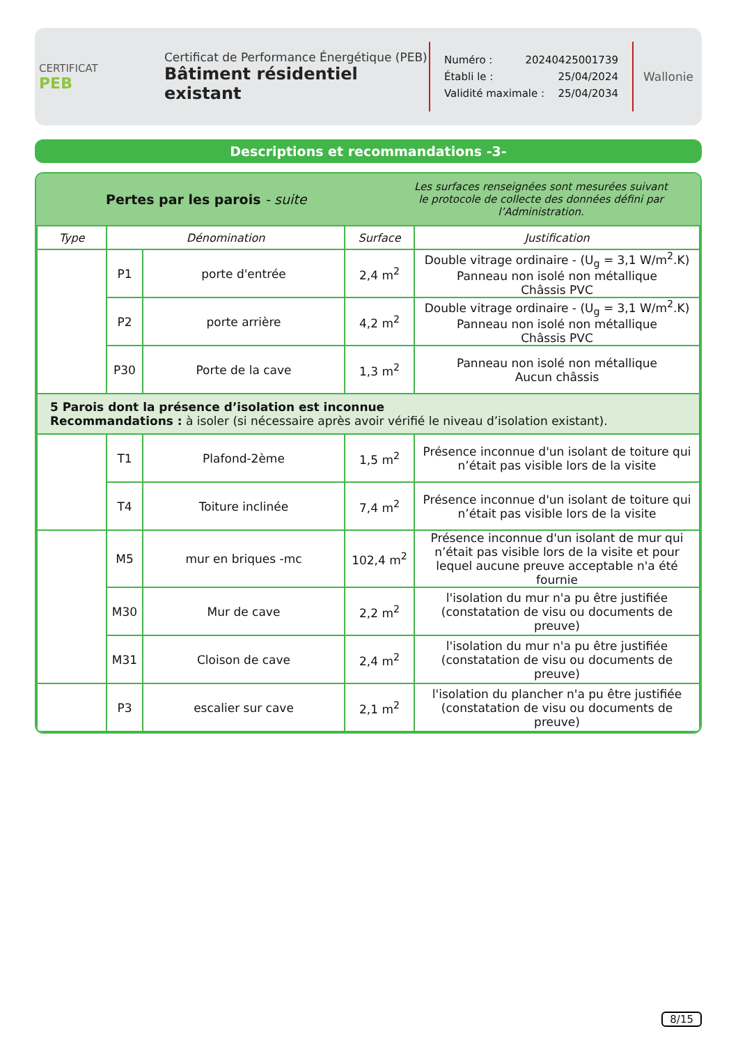CERTIFICAT
PEB
Certificat de Performance Énergétique (PEB)
Bâtiment résidentiel existant
Numéro : 20240425001739
Établi le : 25/04/2024
Validité maximale : 25/04/2034
Wallonie
Descriptions et recommandations -3-
Pertes par les parois - suite
Les surfaces renseignées sont mesurées suivant
le protocole de collecte des données défini par l’Administration.
| Type | Dénomination | | Surface | Justification |
| --- | --- | --- | --- | --- |
| | P1 | porte d'entrée | 2,4 m<sup>2</sup> | Double vitrage ordinaire - (U<sub>g</sub> = 3,1 W/m<sup>2</sup>.K) Panneau non isolé non métallique Châssis PVC |
| | P2 | porte arrière | 4,2 m<sup>2</sup> | Double vitrage ordinaire - (U<sub>g</sub> = 3,1 W/m<sup>2</sup>.K) Panneau non isolé non métallique Châssis PVC |
| | P30 | Porte de la cave | 1,3 m<sup>2</sup> | Panneau non isolé non métallique Aucun châssis |
| 5 Parois dont la présence d’isolation est inconnue Recommandations : à isoler (si nécessaire après avoir vérifié le niveau d’isolation existant). | | | | |
| | T1 | Plafond-2ème | 1,5 m<sup>2</sup> | Présence inconnue d'un isolant de toiture qui n’était pas visible lors de la visite |
| | T4 | Toiture inclinée | 7,4 m<sup>2</sup> | Présence inconnue d'un isolant de toiture qui n’était pas visible lors de la visite |
| | M5 | mur en briques -mc | 102,4 m<sup>2</sup> | Présence inconnue d'un isolant de mur qui n’était pas visible lors de la visite et pour lequel aucune preuve acceptable n'a été fournie |
| | M30 | Mur de cave | 2,2 m<sup>2</sup> | l'isolation du mur n'a pu être justifiée (constatation de visu ou documents de preuve) |
| | M31 | Cloison de cave | 2,4 m<sup>2</sup> | l'isolation du mur n'a pu être justifiée (constatation de visu ou documents de preuve) |
| | P3 | escalier sur cave | 2,1 m<sup>2</sup> | l'isolation du plancher n'a pu être justifiée (constatation de visu ou documents de preuve) |
8/15